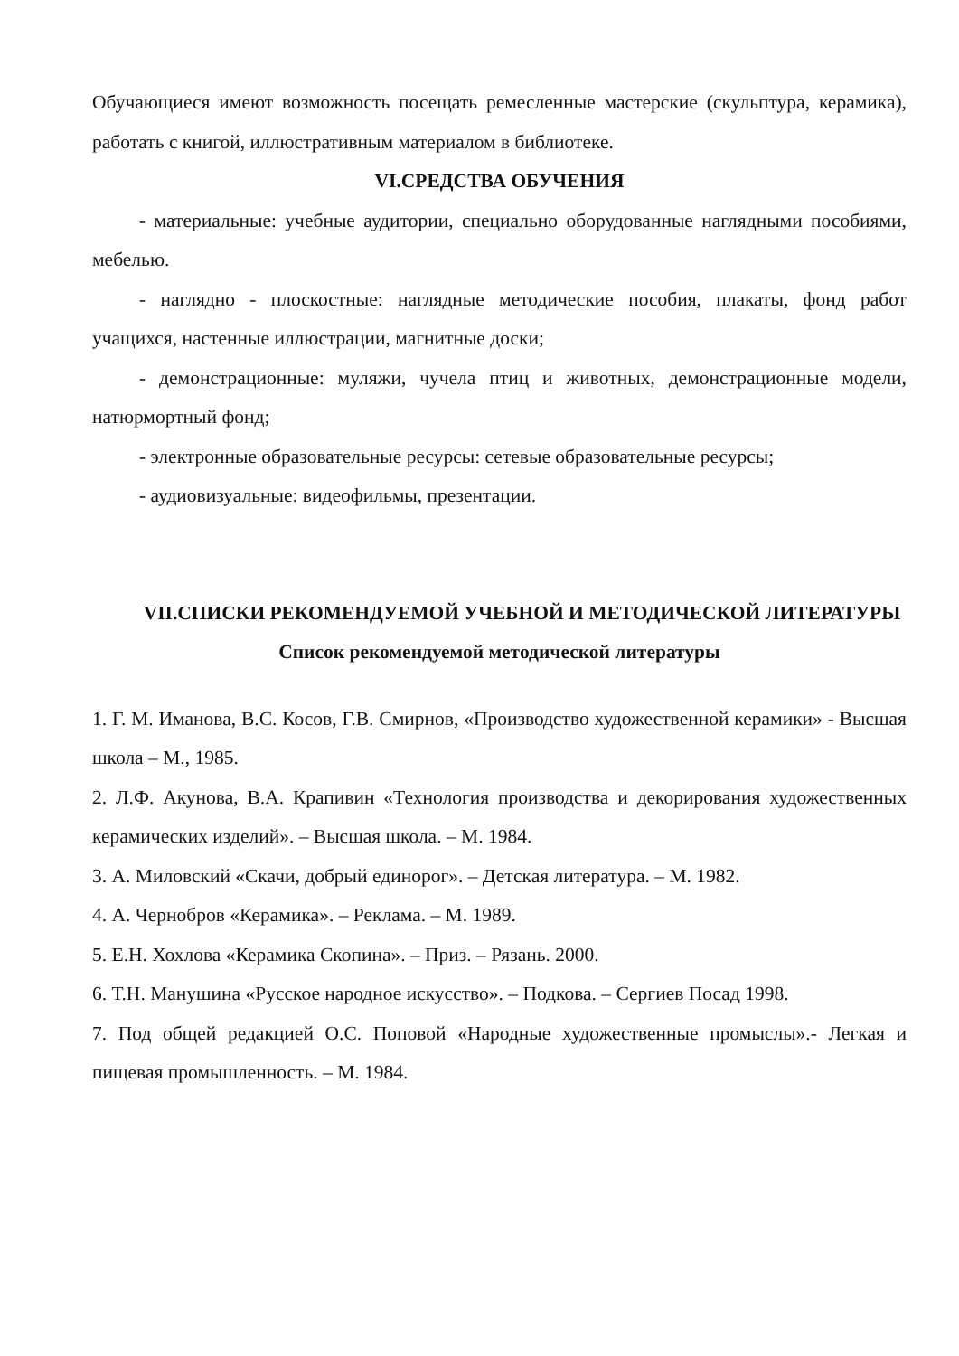Обучающиеся имеют возможность посещать ремесленные мастерские (скульптура, керамика), работать с книгой, иллюстративным материалом в библиотеке.
VI.СРЕДСТВА ОБУЧЕНИЯ
- материальные: учебные аудитории, специально оборудованные наглядными пособиями, мебелью.
- наглядно - плоскостные: наглядные методические пособия, плакаты, фонд работ учащихся, настенные иллюстрации, магнитные доски;
- демонстрационные: муляжи, чучела птиц и животных, демонстрационные модели, натюрмортный фонд;
- электронные образовательные ресурсы: сетевые образовательные ресурсы;
- аудиовизуальные: видеофильмы, презентации.
VII.СПИСКИ РЕКОМЕНДУЕМОЙ УЧЕБНОЙ И МЕТОДИЧЕСКОЙ ЛИТЕРАТУРЫ
Список рекомендуемой методической литературы
1. Г. М. Иманова, В.С. Косов, Г.В. Смирнов, «Производство художественной керамики» - Высшая школа – М., 1985.
2. Л.Ф. Акунова, В.А. Крапивин «Технология производства и декорирования художественных керамических изделий». – Высшая школа. – М. 1984.
3. А. Миловский «Скачи, добрый единорог». – Детская литература. – М. 1982.
4. А. Чернобров «Керамика». – Реклама. – М. 1989.
5. Е.Н. Хохлова «Керамика Скопина». – Приз. – Рязань. 2000.
6. Т.Н. Манушина «Русское народное искусство». – Подкова. – Сергиев Посад 1998.
7. Под общей редакцией О.С. Поповой «Народные художественные промыслы».- Легкая и пищевая промышленность. – М. 1984.